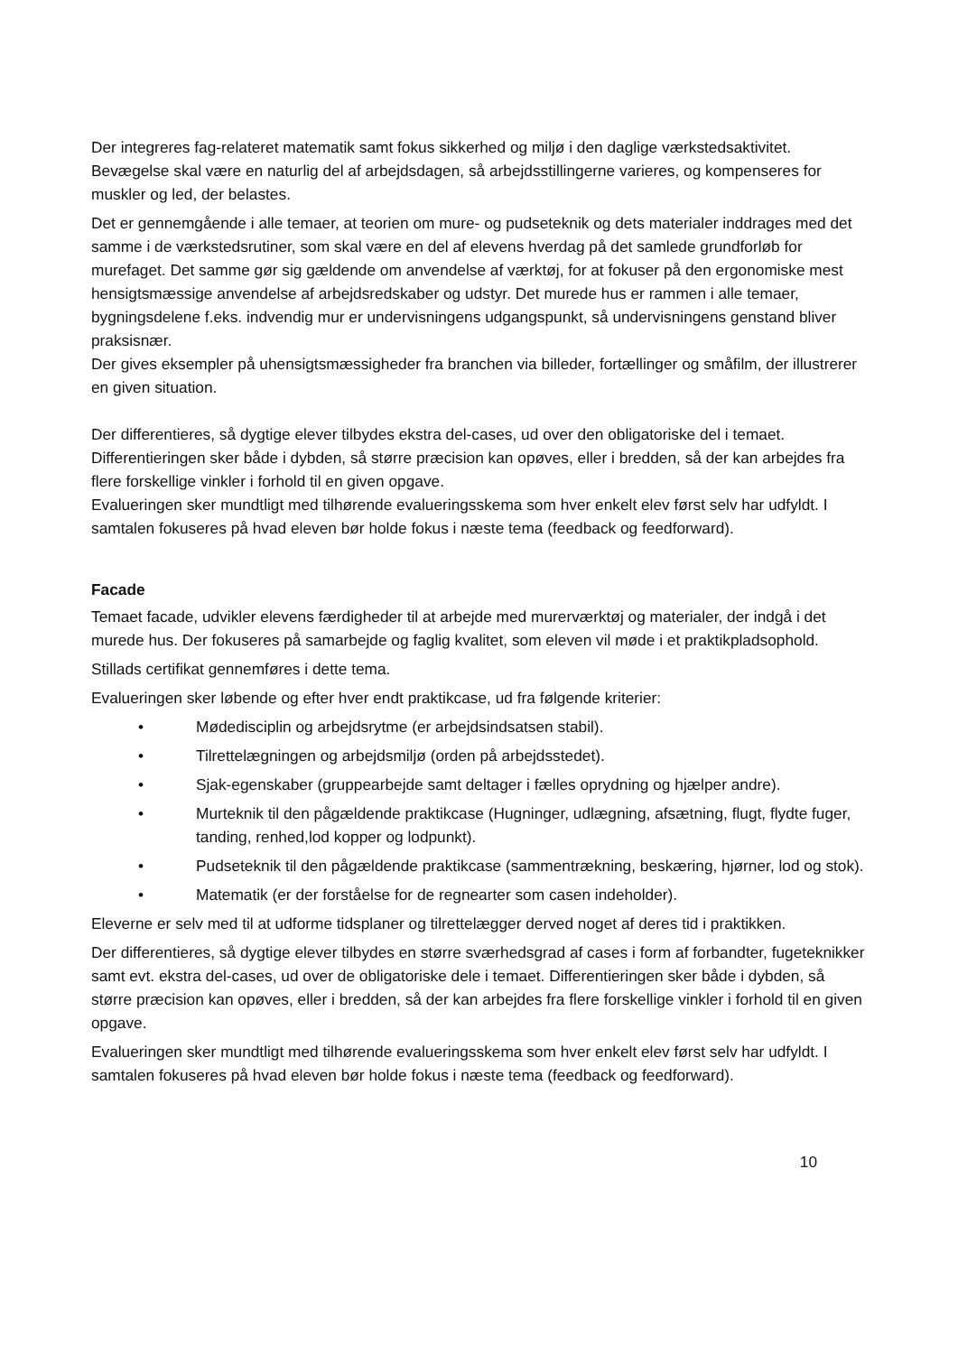Der integreres fag-relateret matematik samt fokus sikkerhed og miljø i den daglige værkstedsaktivitet. Bevægelse skal være en naturlig del af arbejdsdagen, så arbejdsstillingerne varieres, og kompenseres for muskler og led, der belastes.
Det er gennemgående i alle temaer, at teorien om mure- og pudseteknik og dets materialer inddrages med det samme i de værkstedsrutiner, som skal være en del af elevens hverdag på det samlede grundforløb for murefaget. Det samme gør sig gældende om anvendelse af værktøj, for at fokuser på den ergonomiske mest hensigtsmæssige anvendelse af arbejdsredskaber og udstyr. Det murede hus er rammen i alle temaer, bygningsdelene f.eks. indvendig mur er undervisningens udgangspunkt, så undervisningens genstand bliver praksisnær.
Der gives eksempler på uhensigtsmæssigheder fra branchen via billeder, fortællinger og småfilm, der illustrerer en given situation.
Der differentieres, så dygtige elever tilbydes ekstra del-cases, ud over den obligatoriske del i temaet. Differentieringen sker både i dybden, så større præcision kan opøves, eller i bredden, så der kan arbejdes fra flere forskellige vinkler i forhold til en given opgave.
Evalueringen sker mundtligt med tilhørende evalueringsskema som hver enkelt elev først selv har udfyldt. I samtalen fokuseres på hvad eleven bør holde fokus i næste tema (feedback og feedforward).
Facade
Temaet facade, udvikler elevens færdigheder til at arbejde med murerværktøj og materialer, der indgå i det murede hus. Der fokuseres på samarbejde og faglig kvalitet, som eleven vil møde i et praktikpladsophold.
Stillads certifikat gennemføres i dette tema.
Evalueringen sker løbende og efter hver endt praktikcase, ud fra følgende kriterier:
• Mødedisciplin og arbejdsrytme (er arbejdsindsatsen stabil).
• Tilrettelægningen og arbejdsmiljø (orden på arbejdsstedet).
• Sjak-egenskaber (gruppearbejde samt deltager i fælles oprydning og hjælper andre).
• Murteknik til den pågældende praktikcase (Hugninger, udlægning, afsætning, flugt, flydte fuger, tanding, renhed,lod kopper og lodpunkt).
• Pudseteknik til den pågældende praktikcase (sammentrækning, beskæring, hjørner, lod og stok).
• Matematik (er der forståelse for de regnearter som casen indeholder).
Eleverne er selv med til at udforme tidsplaner og tilrettelægger derved noget af deres tid i praktikken.
Der differentieres, så dygtige elever tilbydes en større sværhedsgrad af cases i form af forbandter, fugeteknikker samt evt. ekstra del-cases, ud over de obligatoriske dele i temaet. Differentieringen sker både i dybden, så større præcision kan opøves, eller i bredden, så der kan arbejdes fra flere forskellige vinkler i forhold til en given opgave.
Evalueringen sker mundtligt med tilhørende evalueringsskema som hver enkelt elev først selv har udfyldt. I samtalen fokuseres på hvad eleven bør holde fokus i næste tema (feedback og feedforward).
10